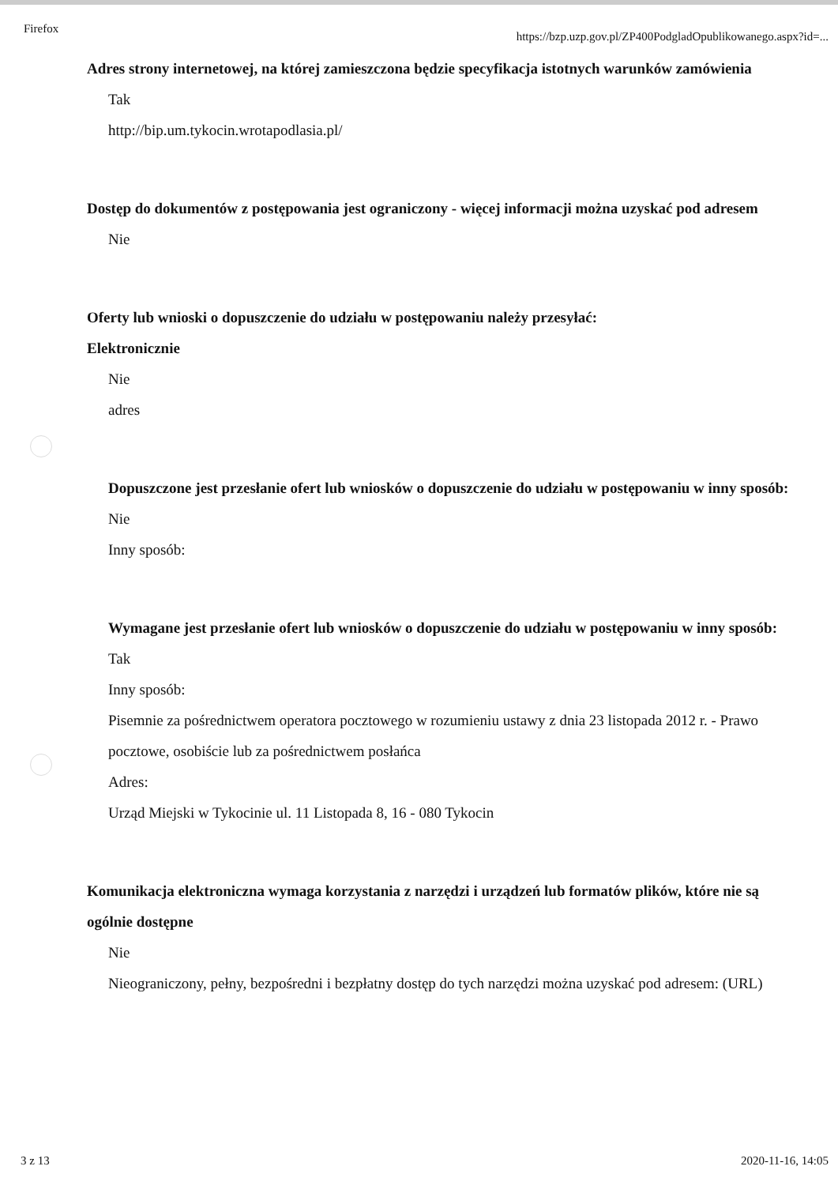Firefox https://bzp.uzp.gov.pl/ZP400PodgladOpublikowanego.aspx?id=...
Adres strony internetowej, na której zamieszczona będzie specyfikacja istotnych warunków zamówienia
Tak
http://bip.um.tykocin.wrotapodlasia.pl/
Dostęp do dokumentów z postępowania jest ograniczony - więcej informacji można uzyskać pod adresem
Nie
Oferty lub wnioski o dopuszczenie do udziału w postępowaniu należy przesyłać:
Elektronicznie
Nie
adres
Dopuszczone jest przesłanie ofert lub wniosków o dopuszczenie do udziału w postępowaniu w inny sposób:
Nie
Inny sposób:
Wymagane jest przesłanie ofert lub wniosków o dopuszczenie do udziału w postępowaniu w inny sposób:
Tak
Inny sposób:
Pisemnie za pośrednictwem operatora pocztowego w rozumieniu ustawy z dnia 23 listopada 2012 r. - Prawo pocztowe, osobiście lub za pośrednictwem posłańca
Adres:
Urząd Miejski w Tykocinie ul. 11 Listopada 8, 16 - 080 Tykocin
Komunikacja elektroniczna wymaga korzystania z narzędzi i urządzeń lub formatów plików, które nie są ogólnie dostępne
Nie
Nieograniczony, pełny, bezpośredni i bezpłatny dostęp do tych narzędzi można uzyskać pod adresem: (URL)
3 z 13 2020-11-16, 14:05